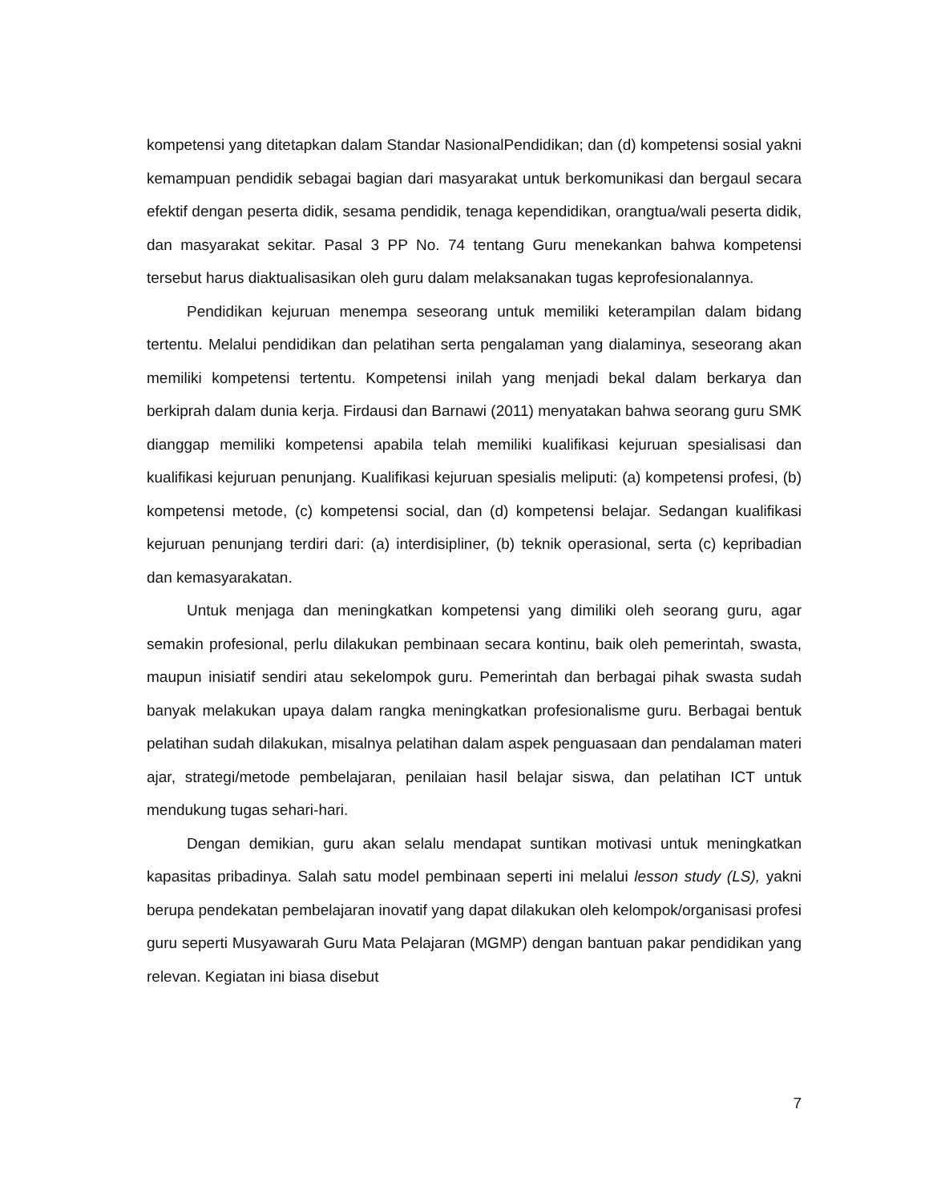kompetensi yang ditetapkan dalam Standar NasionalPendidikan; dan (d) kompetensi sosial yakni kemampuan pendidik sebagai bagian dari masyarakat untuk berkomunikasi dan bergaul secara efektif dengan peserta didik, sesama pendidik, tenaga kependidikan, orangtua/wali peserta didik, dan masyarakat sekitar. Pasal 3 PP No. 74 tentang Guru menekankan bahwa kompetensi tersebut harus diaktualisasikan oleh guru dalam melaksanakan tugas keprofesionalannya.
Pendidikan kejuruan menempa seseorang untuk memiliki keterampilan dalam bidang tertentu. Melalui pendidikan dan pelatihan serta pengalaman yang dialaminya, seseorang akan memiliki kompetensi tertentu. Kompetensi inilah yang menjadi bekal dalam berkarya dan berkiprah dalam dunia kerja. Firdausi dan Barnawi (2011) menyatakan bahwa seorang guru SMK dianggap memiliki kompetensi apabila telah memiliki kualifikasi kejuruan spesialisasi dan kualifikasi kejuruan penunjang. Kualifikasi kejuruan spesialis meliputi: (a) kompetensi profesi, (b) kompetensi metode, (c) kompetensi social, dan (d) kompetensi belajar. Sedangan kualifikasi kejuruan penunjang terdiri dari: (a) interdisipliner, (b) teknik operasional, serta (c) kepribadian dan kemasyarakatan.
Untuk menjaga dan meningkatkan kompetensi yang dimiliki oleh seorang guru, agar semakin profesional, perlu dilakukan pembinaan secara kontinu, baik oleh pemerintah, swasta, maupun inisiatif sendiri atau sekelompok guru. Pemerintah dan berbagai pihak swasta sudah banyak melakukan upaya dalam rangka meningkatkan profesionalisme guru. Berbagai bentuk pelatihan sudah dilakukan, misalnya pelatihan dalam aspek penguasaan dan pendalaman materi ajar, strategi/metode pembelajaran, penilaian hasil belajar siswa, dan pelatihan ICT untuk mendukung tugas sehari-hari.
Dengan demikian, guru akan selalu mendapat suntikan motivasi untuk meningkatkan kapasitas pribadinya. Salah satu model pembinaan seperti ini melalui lesson study (LS), yakni berupa pendekatan pembelajaran inovatif yang dapat dilakukan oleh kelompok/organisasi profesi guru seperti Musyawarah Guru Mata Pelajaran (MGMP) dengan bantuan pakar pendidikan yang relevan. Kegiatan ini biasa disebut
7